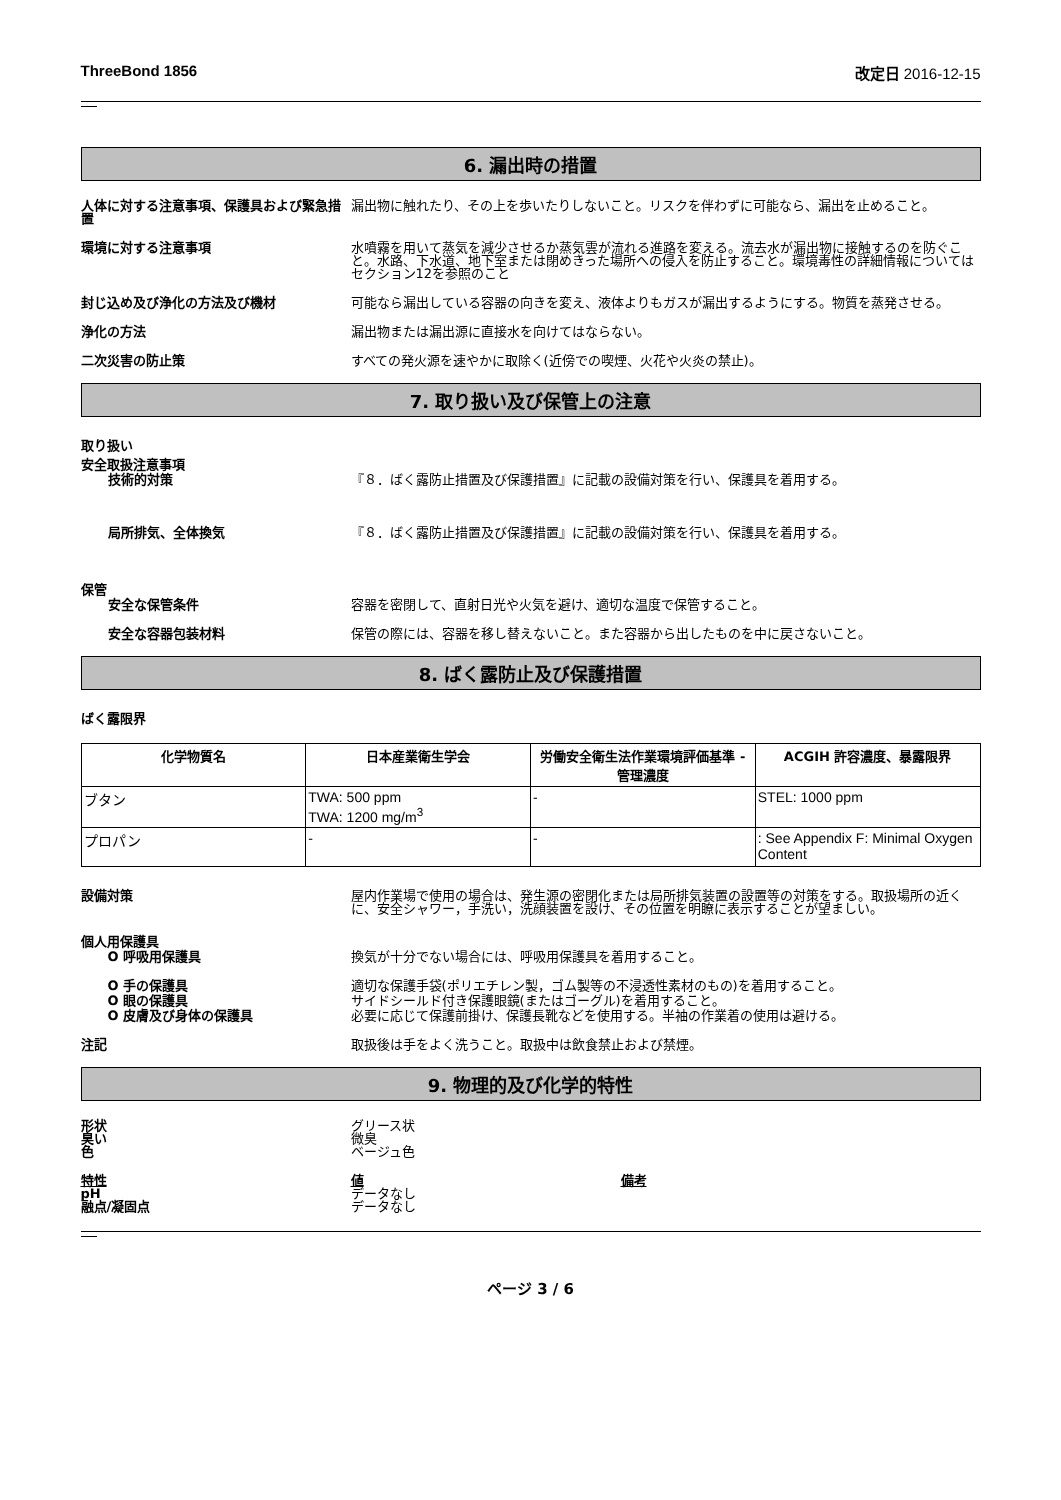ThreeBond 1856 改定日 2016-12-15
6. 漏出時の措置
人体に対する注意事項、保護具および緊急措置
漏出物に触れたり、その上を歩いたりしないこと。リスクを伴わずに可能なら、漏出を止めること。
環境に対する注意事項 水噴霧を用いて蒸気を減少させるか蒸気雲が流れる進路を変える。流去水が漏出物に接触するのを防ぐこと。水路、下水道、地下室または閉めきった場所への侵入を防止すること。環境毒性の詳細情報についてはセクション12を参照のこと
封じ込め及び浄化の方法及び機材 可能なら漏出している容器の向きを変え、液体よりもガスが漏出するようにする。物質を蒸発させる。
浄化の方法 漏出物または漏出源に直接水を向けてはならない。
二次災害の防止策 すべての発火源を速やかに取除く(近傍での喫煙、火花や火炎の禁止)。
7. 取り扱い及び保管上の注意
取り扱い
安全取扱注意事項
技術的対策 『８．ばく露防止措置及び保護措置』に記載の設備対策を行い、保護具を着用する。
局所排気、全体換気 『８．ばく露防止措置及び保護措置』に記載の設備対策を行い、保護具を着用する。
保管
安全な保管条件 容器を密閉して、直射日光や火気を避け、適切な温度で保管すること。
安全な容器包装材料 保管の際には、容器を移し替えないこと。また容器から出したものを中に戻さないこと。
8. ばく露防止及び保護措置
ばく露限界
| 化学物質名 | 日本産業衛生学会 | 労働安全衛生法作業環境評価基準 - 管理濃度 | ACGIH 許容濃度、暴露限界 |
| --- | --- | --- | --- |
| ブタン | TWA: 500 ppm TWA: 1200 mg/m<sup>3</sup> | - | STEL: 1000 ppm |
| プロパン | - | - | : See Appendix F: Minimal Oxygen Content |
設備対策 屋内作業場で使用の場合は、発生源の密閉化または局所排気装置の設置等の対策をする。取扱場所の近くに、安全シャワー，手洗い，洗顔装置を設け、その位置を明瞭に表示することが望ましい。
個人用保護具
O 呼吸用保護具 換気が十分でない場合には、呼吸用保護具を着用すること。
O 手の保護具 適切な保護手袋(ポリエチレン製，ゴム製等の不浸透性素材のもの)を着用すること。
O 眼の保護具 サイドシールド付き保護眼鏡(またはゴーグル)を着用すること。
O 皮膚及び身体の保護具 必要に応じて保護前掛け、保護長靴などを使用する。半袖の作業着の使用は避ける。
注記 取扱後は手をよく洗うこと。取扱中は飲食禁止および禁煙。
9. 物理的及び化学的特性
形状 グリース状
臭い 微臭
色 ベージュ色
特性 値 備考
pH データなし
融点/凝固点 データなし
ページ 3 / 6